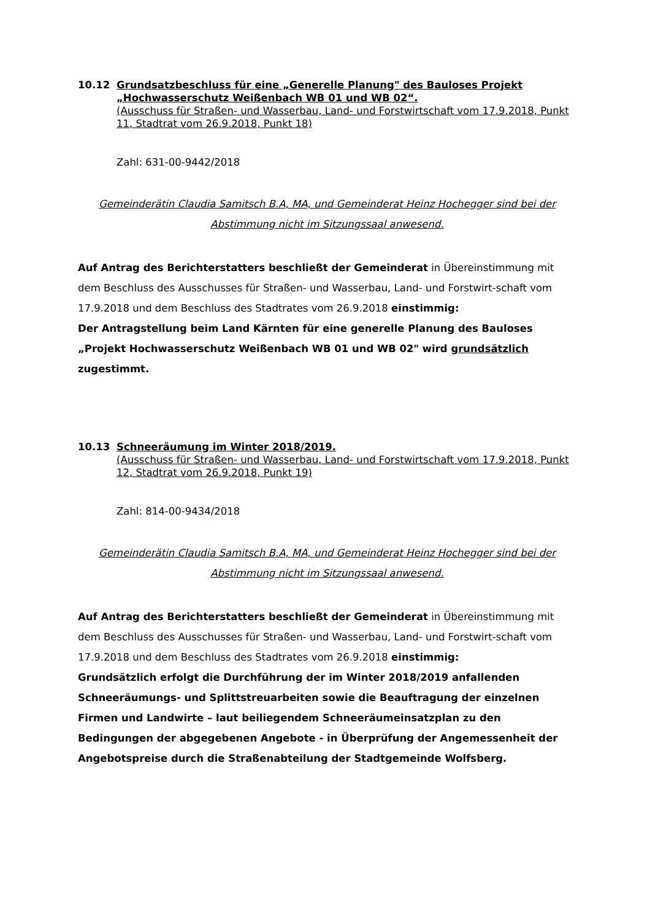10.12 Grundsatzbeschluss für eine „Generelle Planung" des Bauloses Projekt „Hochwasserschutz Weißenbach WB 01 und WB 02“.
(Ausschuss für Straßen- und Wasserbau, Land- und Forstwirtschaft vom 17.9.2018, Punkt 11, Stadtrat vom 26.9.2018, Punkt 18)
Zahl: 631-00-9442/2018
Gemeinderätin Claudia Samitsch B.A, MA, und Gemeinderat Heinz Hochegger sind bei der Abstimmung nicht im Sitzungssaal anwesend.
Auf Antrag des Berichterstatters beschließt der Gemeinderat in Übereinstimmung mit dem Beschluss des Ausschusses für Straßen- und Wasserbau, Land- und Forstwirt-schaft vom 17.9.2018 und dem Beschluss des Stadtrates vom 26.9.2018 einstimmig:
Der Antragstellung beim Land Kärnten für eine generelle Planung des Bauloses „Projekt Hochwasserschutz Weißenbach WB 01 und WB 02" wird grundsätzlich zugestimmt.
10.13 Schneeräumung im Winter 2018/2019.
(Ausschuss für Straßen- und Wasserbau, Land- und Forstwirtschaft vom 17.9.2018, Punkt 12, Stadtrat vom 26.9.2018, Punkt 19)
Zahl: 814-00-9434/2018
Gemeinderätin Claudia Samitsch B.A, MA, und Gemeinderat Heinz Hochegger sind bei der Abstimmung nicht im Sitzungssaal anwesend.
Auf Antrag des Berichterstatters beschließt der Gemeinderat in Übereinstimmung mit dem Beschluss des Ausschusses für Straßen- und Wasserbau, Land- und Forstwirt-schaft vom 17.9.2018 und dem Beschluss des Stadtrates vom 26.9.2018 einstimmig:
Grundsätzlich erfolgt die Durchführung der im Winter 2018/2019 anfallenden Schneeräumungs- und Splittstreuarbeiten sowie die Beauftragung der einzelnen Firmen und Landwirte – laut beiliegendem Schneeräumeinsatzplan zu den Bedingungen der abgegebenen Angebote - in Überprüfung der Angemessenheit der Angebotspreise durch die Straßenabteilung der Stadtgemeinde Wolfsberg.